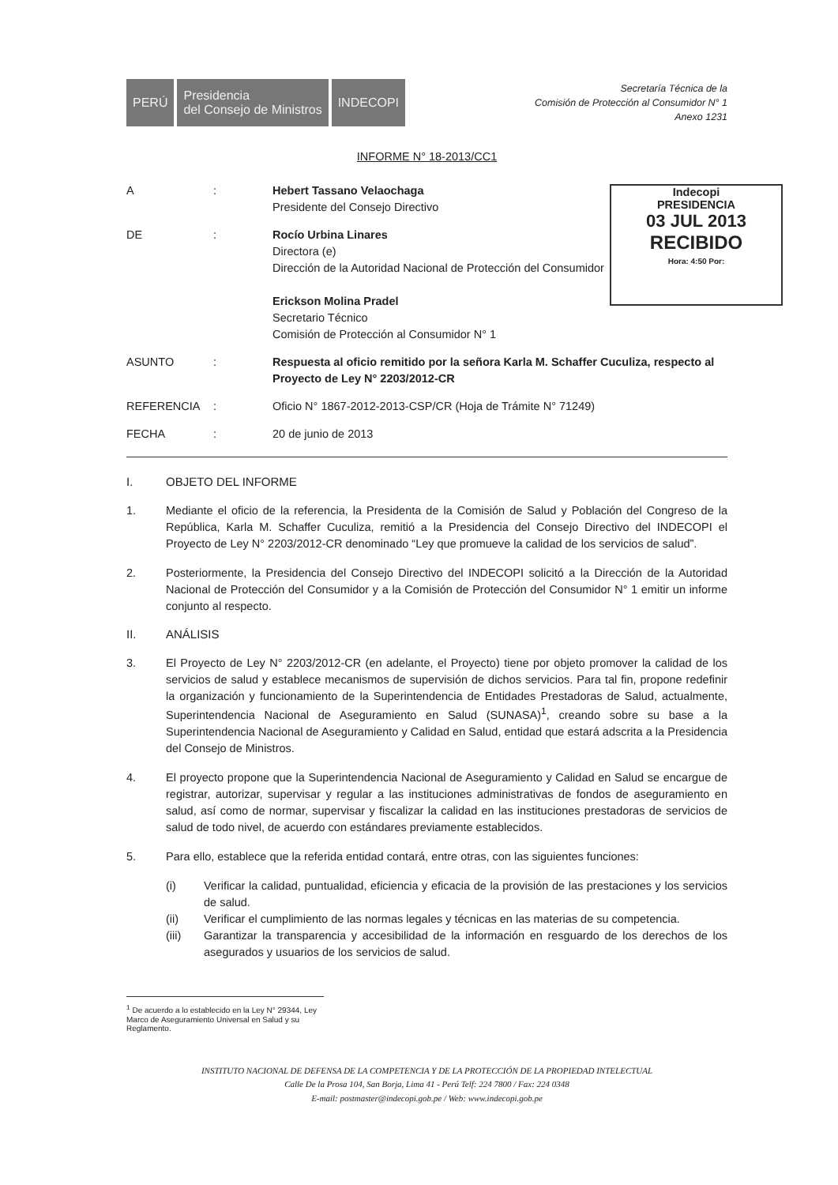PERÚ Presidencia
del Consejo de Ministros
INDECOPI
Secretaría Técnica de la
Comisión de Protección al Consumidor N° 1
Anexo 1231
INFORME N° 18-2013/CC1
Indecopi
PRESIDENCIA
03 JUL 2013
RECIBIDO
Hora: 4:50 Por:
A : Hebert Tassano Velaochaga
Presidente del Consejo Directivo
DE : Rocío Urbina Linares
Directora (e)
Dirección de la Autoridad Nacional de Protección del Consumidor
Erickson Molina Pradel
Secretario Técnico
Comisión de Protección al Consumidor N° 1
ASUNTO : Respuesta al oficio remitido por la señora Karla M. Schaffer Cuculiza, respecto al Proyecto de Ley N° 2203/2012-CR
REFERENCIA : Oficio N° 1867-2012-2013-CSP/CR (Hoja de Trámite N° 71249)
FECHA : 20 de junio de 2013
I. OBJETO DEL INFORME
1. Mediante el oficio de la referencia, la Presidenta de la Comisión de Salud y Población del Congreso de la República, Karla M. Schaffer Cuculiza, remitió a la Presidencia del Consejo Directivo del INDECOPI el Proyecto de Ley N° 2203/2012-CR denominado “Ley que promueve la calidad de los servicios de salud”.
2. Posteriormente, la Presidencia del Consejo Directivo del INDECOPI solicitó a la Dirección de la Autoridad Nacional de Protección del Consumidor y a la Comisión de Protección del Consumidor N° 1 emitir un informe conjunto al respecto.
II. ANÁLISIS
3. El Proyecto de Ley N° 2203/2012-CR (en adelante, el Proyecto) tiene por objeto promover la calidad de los servicios de salud y establece mecanismos de supervisión de dichos servicios. Para tal fin, propone redefinir la organización y funcionamiento de la Superintendencia de Entidades Prestadoras de Salud, actualmente, Superintendencia Nacional de Aseguramiento en Salud (SUNASA)<sup>1</sup>, creando sobre su base a la Superintendencia Nacional de Aseguramiento y Calidad en Salud, entidad que estará adscrita a la Presidencia del Consejo de Ministros.
4. El proyecto propone que la Superintendencia Nacional de Aseguramiento y Calidad en Salud se encargue de registrar, autorizar, supervisar y regular a las instituciones administrativas de fondos de aseguramiento en salud, así como de normar, supervisar y fiscalizar la calidad en las instituciones prestadoras de servicios de salud de todo nivel, de acuerdo con estándares previamente establecidos.
5. Para ello, establece que la referida entidad contará, entre otras, con las siguientes funciones:
(i) Verificar la calidad, puntualidad, eficiencia y eficacia de la provisión de las prestaciones y los servicios de salud.
(ii) Verificar el cumplimiento de las normas legales y técnicas en las materias de su competencia.
(iii) Garantizar la transparencia y accesibilidad de la información en resguardo de los derechos de los asegurados y usuarios de los servicios de salud.
<sup>1</sup> De acuerdo a lo establecido en la Ley N° 29344, Ley Marco de Aseguramiento Universal en Salud y su Reglamento.
INSTITUTO NACIONAL DE DEFENSA DE LA COMPETENCIA Y DE LA PROTECCIÓN DE LA PROPIEDAD INTELECTUAL
Calle De la Prosa 104, San Borja, Lima 41 - Perú Telf: 224 7800 / Fax: 224 0348
E-mail: postmaster@indecopi.gob.pe / Web: www.indecopi.gob.pe